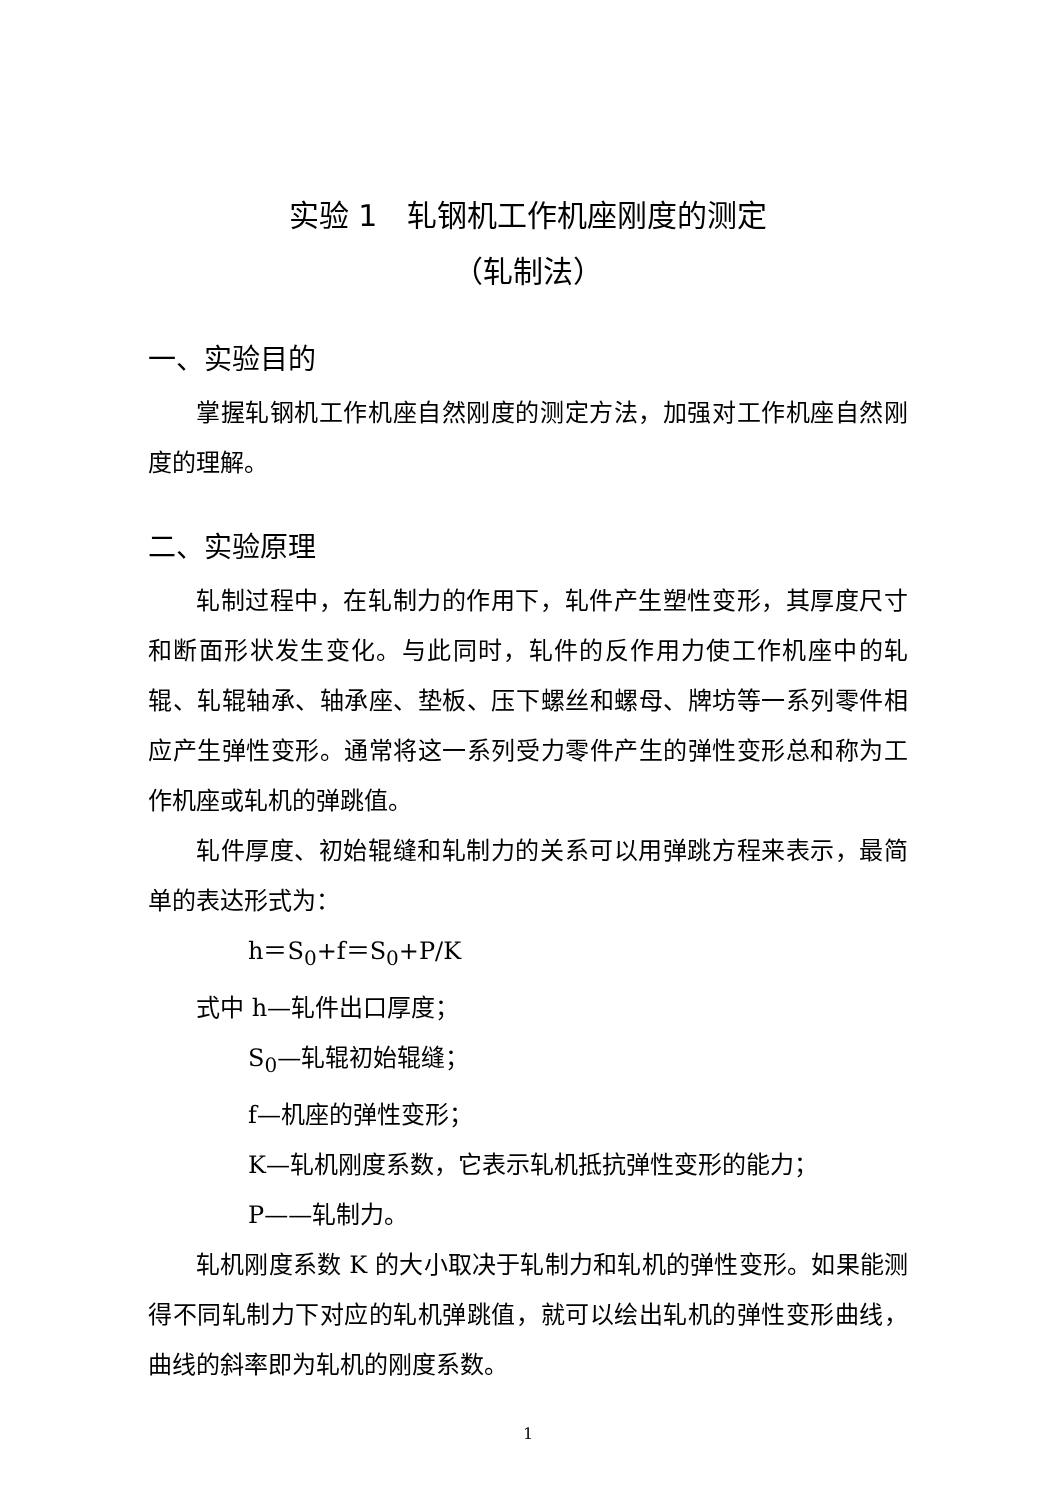实验 1　轧钢机工作机座刚度的测定
（轧制法）
一、实验目的
掌握轧钢机工作机座自然刚度的测定方法，加强对工作机座自然刚度的理解。
二、实验原理
轧制过程中，在轧制力的作用下，轧件产生塑性变形，其厚度尺寸和断面形状发生变化。与此同时，轧件的反作用力使工作机座中的轧辊、轧辊轴承、轴承座、垫板、压下螺丝和螺母、牌坊等一系列零件相应产生弹性变形。通常将这一系列受力零件产生的弹性变形总和称为工作机座或轧机的弹跳值。
轧件厚度、初始辊缝和轧制力的关系可以用弹跳方程来表示，最简单的表达形式为：
h＝S<sub>0</sub>+f＝S<sub>0</sub>+P/K
式中 h—轧件出口厚度；
S<sub>0</sub>—轧辊初始辊缝；
f—机座的弹性变形；
K—轧机刚度系数，它表示轧机抵抗弹性变形的能力；
P——轧制力。
轧机刚度系数 K 的大小取决于轧制力和轧机的弹性变形。如果能测得不同轧制力下对应的轧机弹跳值，就可以绘出轧机的弹性变形曲线，曲线的斜率即为轧机的刚度系数。
1